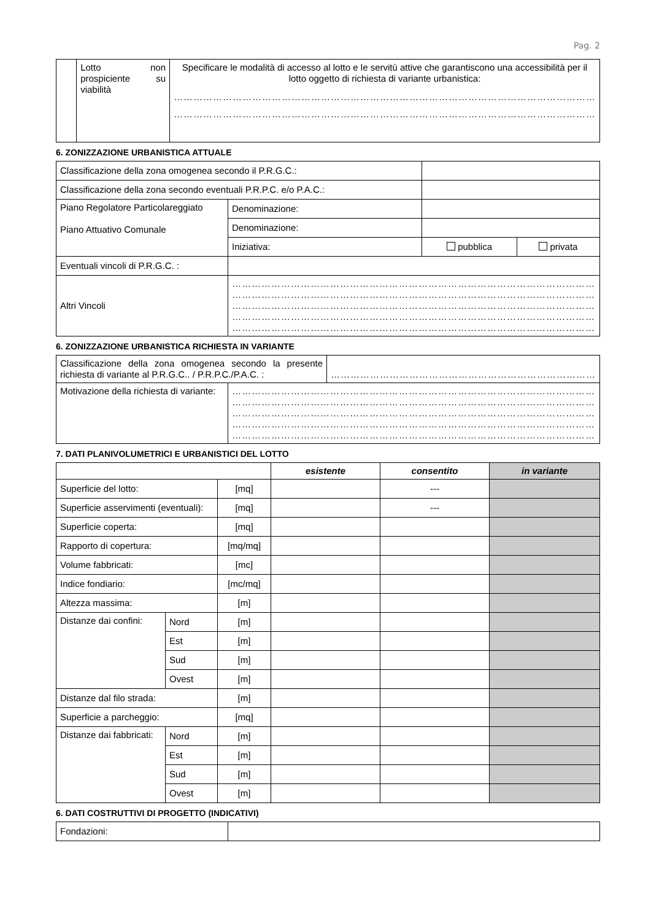Pag. 2
| | Lotto non prospiciente su viabilità | Specificare le modalità di accesso al lotto e le servitù attive che garantiscono una accessibilità per il lotto oggetto di richiesta di variante urbanistica: ………………………………………………………………………………………………………………… ………………………………………………………………………………………………………………… |
6. ZONIZZAZIONE URBANISTICA ATTUALE
| Classificazione della zona omogenea secondo il P.R.G.C.: | | | |
| Classificazione della zona secondo eventuali P.R.P.C. e/o P.A.C.: | | | |
| Piano Regolatore Particolareggiato Piano Attuativo Comunale | Denominazione: | | |
| | Denominazione: | | |
| | Iniziativa: | pubblica | privata |
| Eventuali vincoli di P.R.G.C. : | | | |
| Altri Vincoli | ………………………………………………………………………………………………… ………………………………………………………………………………………………… ………………………………………………………………………………………………… ………………………………………………………………………………………………… ………………………………………………………………………………………………… | | |
6. ZONIZZAZIONE URBANISTICA RICHIESTA IN VARIANTE
| Classificazione della zona omogenea secondo la presente richiesta di variante al P.R.G.C.. / P.R.P.C./P.A.C. : | | ……………………………………………………………………… |
| Motivazione della richiesta di variante: | ………………………………………………………………………………………………… ………………………………………………………………………………………………… ………………………………………………………………………………………………… ………………………………………………………………………………………………… ………………………………………………………………………………………………… | |
7. DATI PLANIVOLUMETRICI E URBANISTICI DEL LOTTO
| | | | esistente | consentito | in variante |
| --- | --- | --- | --- | --- | --- |
| Superficie del lotto: | | [mq] | | --- | |
| Superficie asservimenti (eventuali): | | [mq] | | --- | |
| Superficie coperta: | | [mq] | | | |
| Rapporto di copertura: | | [mq/mq] | | | |
| Volume fabbricati: | | [mc] | | | |
| Indice fondiario: | | [mc/mq] | | | |
| Altezza massima: | | [m] | | | |
| Distanze dai confini: | Nord | [m] | | | |
| | Est | [m] | | | |
| | Sud | [m] | | | |
| | Ovest | [m] | | | |
| Distanze dal filo strada: | | [m] | | | |
| Superficie a parcheggio: | | [mq] | | | |
| Distanze dai fabbricati: | Nord | [m] | | | |
| | Est | [m] | | | |
| | Sud | [m] | | | |
| | Ovest | [m] | | | |
6. DATI COSTRUTTIVI DI PROGETTO (INDICATIVI)
| Fondazioni: | |